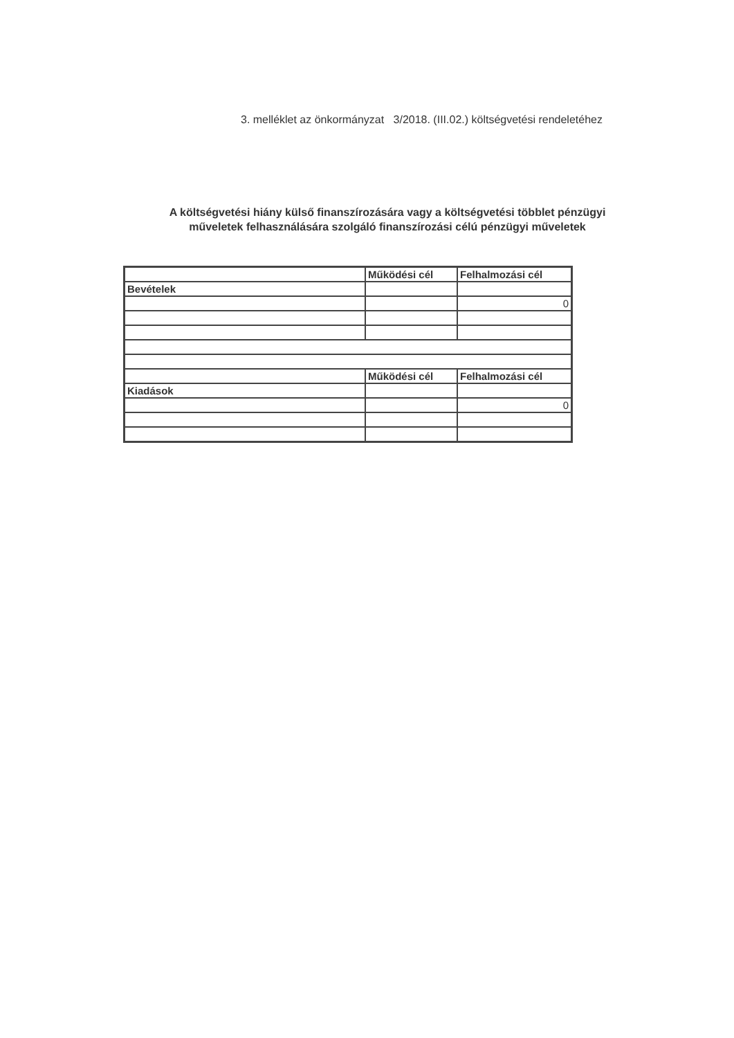3. melléklet az önkormányzat 3/2018. (III.02.) költségvetési rendeletéhez
A költségvetési hiány külső finanszírozására vagy a költségvetési többlet pénzügyi
műveletek felhasználására szolgáló finanszírozási célú pénzügyi műveletek
| | Működési cél | Felhalmozási cél |
| Bevételek | | |
| | | 0 |
| | Működési cél | Felhalmozási cél |
| Kiadások | | |
| | | 0 |